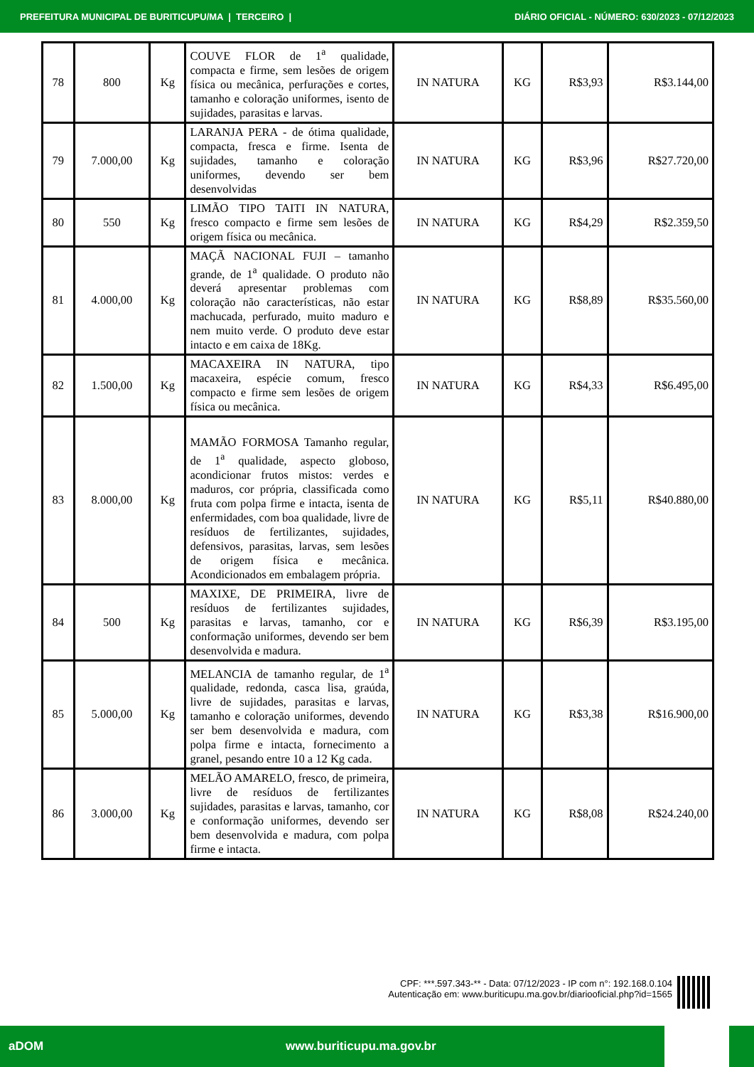PREFEITURA MUNICIPAL DE BURITICUPU/MA | TERCEIRO | DIÁRIO OFICIAL - NÚMERO: 630/2023 - 07/12/2023
| 78 | 800 | Kg | COUVE FLOR de 1<sup>a</sup> qualidade, compacta e firme, sem lesões de origem física ou mecânica, perfurações e cortes, tamanho e coloração uniformes, isento de sujidades, parasitas e larvas. | IN NATURA | KG | R$3,93 | R$3.144,00 |
| 79 | 7.000,00 | Kg | LARANJA PERA - de ótima qualidade, compacta, fresca e firme. Isenta de sujidades, tamanho e coloração uniformes, devendo ser bem desenvolvidas | IN NATURA | KG | R$3,96 | R$27.720,00 |
| 80 | 550 | Kg | LIMÃO TIPO TAITI IN NATURA, fresco compacto e firme sem lesões de origem física ou mecânica. | IN NATURA | KG | R$4,29 | R$2.359,50 |
| 81 | 4.000,00 | Kg | MAÇÃ NACIONAL FUJI – tamanho grande, de 1<sup>a</sup> qualidade. O produto não deverá apresentar problemas com coloração não características, não estar machucada, perfurado, muito maduro e nem muito verde. O produto deve estar intacto e em caixa de 18Kg. | IN NATURA | KG | R$8,89 | R$35.560,00 |
| 82 | 1.500,00 | Kg | MACAXEIRA IN NATURA, tipo macaxeira, espécie comum, fresco compacto e firme sem lesões de origem física ou mecânica. | IN NATURA | KG | R$4,33 | R$6.495,00 |
| 83 | 8.000,00 | Kg | MAMÃO FORMOSA Tamanho regular, de 1<sup>a</sup> qualidade, aspecto globoso, acondicionar frutos mistos: verdes e maduros, cor própria, classificada como fruta com polpa firme e intacta, isenta de enfermidades, com boa qualidade, livre de resíduos de fertilizantes, sujidades, defensivos, parasitas, larvas, sem lesões de origem física e mecânica. Acondicionados em embalagem própria. | IN NATURA | KG | R$5,11 | R$40.880,00 |
| 84 | 500 | Kg | MAXIXE, DE PRIMEIRA, livre de resíduos de fertilizantes sujidades, parasitas e larvas, tamanho, cor e conformação uniformes, devendo ser bem desenvolvida e madura. | IN NATURA | KG | R$6,39 | R$3.195,00 |
| 85 | 5.000,00 | Kg | MELANCIA de tamanho regular, de 1<sup>a</sup> qualidade, redonda, casca lisa, graúda, livre de sujidades, parasitas e larvas, tamanho e coloração uniformes, devendo ser bem desenvolvida e madura, com polpa firme e intacta, fornecimento a granel, pesando entre 10 a 12 Kg cada. | IN NATURA | KG | R$3,38 | R$16.900,00 |
| 86 | 3.000,00 | Kg | MELÃO AMARELO, fresco, de primeira, livre de resíduos de fertilizantes sujidades, parasitas e larvas, tamanho, cor e conformação uniformes, devendo ser bem desenvolvida e madura, com polpa firme e intacta. | IN NATURA | KG | R$8,08 | R$24.240,00 |
CPF: ***.597.343-** - Data: 07/12/2023 - IP com n°: 192.168.0.104
Autenticação em: www.buriticupu.ma.gov.br/diariooficial.php?id=1565
aDOM www.buriticupu.ma.gov.br